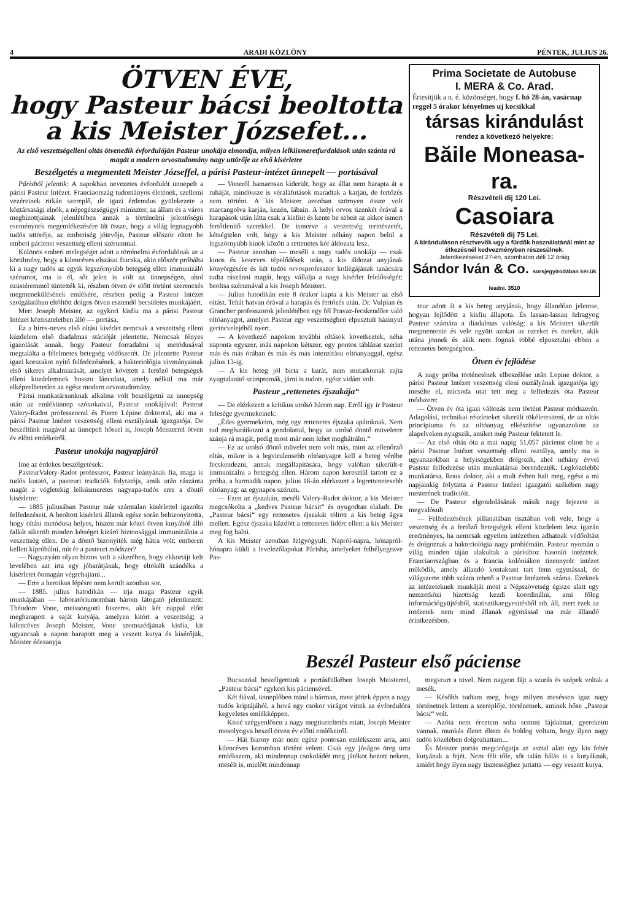4 ARADI KÖZLÖNY PÉNTEK, JULIUS 26.
ÖTVEN ÉVE,
hogy Pasteur bácsi beoltotta
a kis Meister Józsefet...
Az első veszettségelleni oltás ötvenedik évfordulóján Pasteur unokája elmondja, milyen lelkiismeretfurdalások után szánta rá magát a modern orvostudomány nagy uttörője az első kisérletre
Beszélgetés a megmentett Meister Józseffel, a párisi Pasteur-intézet ünnepelt — portásával
Párisból jelentik: A napokban nevezetes évfordulót ünnepelt a párisi Pasteur Intézet. Franciaország tudományos életének, szellemi vezéreinek ritkán szereplő, de igazi érdemdus gyülekezete a köztársasági elnök, a népegészségügyi miniszter, az állam és a város megbizottjainak jelenlétében annak a történelmi jelentőségü eseménynek megemlékezésére ült össze, hogy a világ legnagyobb tudós uttörője, az emberiség jótevője, Pasteur először oltott be emberi pácienst veszettség elleni szérummal.
Különös emberi melegséget adott a történelmi évfordulónak az a körülmény, hogy a kilencéves elszászi fiucska, akin először próbálta ki a nagy tudós az egyik legszörnyübb betegség ellen immunizáló szérumot, ma is él, sőt jelen is volt az ünnepségen, ahol ezüstéremmel tüntették ki, részben ötven év előtt történt szerencsés megmenekülésének emlékére, részben pedig a Pasteur Intézet szolgálatában eltöltött dolgos ötven esztendő becsületes munkájáért.
Mert Joseph Meister, az egykori kisfiu ma a párisi Pasteur Intézet köztiszteletben álló — portása.
Ez a hires-neves első oltási kisérlet nemcsak a veszettség elleni küzdelem első diadalmas stációját jelentette. Nemcsak fényes igazolását annak, hogy Pasteur forradalmi uj metódusával megtalálta a félelmetes betegség védőszerét. De jelentette Pasteur igazi korszakot nyitó felfedezésének, a bakteriológia vivmányainak első sikeres alkalmazását, amelyet követett a fertőző betegségek elleni küzdelemnek hosszu láncolata, amely nélkül ma már elképzelhetetlen az egész modern orvostudomány.
Párisi munkatársunknak alkalma volt beszélgetni az ünnepség után az emlékünnep szónokaival, Pasteur unokájával: Pasteur Valery-Radot professzorral és Pierre Lépine doktorral, aki ma a párisi Pasteur Intézet veszettség elleni osztályának igazgatója. De beszéltünk magával az ünnepelt hőssel is, Joseph Meisterrel ötven év előtti emlékeiről.
Pasteur unokája nagyapjáról
Ime az érdekes beszélgetések:
PasteurValery-Radot professzor, Pasteur leányának fia, maga is tudós kutató, a pasteuri tradiciók folytatója, amik után rászánta magát a végletekig lelkiismeretes nagyapa-tudós erre a döntő kisérletre:
— 1885 juliusában Pasteur már számtalan kisérlettel igazolta felfedezéseit. A beoltott kisérleti állatok egész során bebizonyitotta, hogy oltási metódusa helyes, hiszen már közel ötven kutyából álló falkát sikerült minden kétséget kizáró biztonsággal immunizálnia a veszettség ellen. De a döntő bizonyiték még hátra volt: emberen kellett kipróbálni, mit ér a pasteuri módszer?
— Nagyatyám olyan biztos volt a sikerében, hogy ekkortájt kelt levelében azt irta egy jóbarátjának, hogy eltökélt szándéka a kisérletet önmagán végrehajtani...
— Erre a heroikus lépésre nem került azonban sor.
— 1885. julius hatodikán — irja maga Pasteur egyik munkájában — laboratóriumomban három látogató jelentkezett: Théodore Vone, meissongotti füszeres, akit két nappal előtt megharapott a saját kutyája, amelyen kitört a veszettség; a kilencéves Joseph Meister, Vone szomszédjának kisfia, kit ugyancsak a napon harapott meg a veszett kutya és kisérőjük, Meister édesanyja
— Voneről hamarosan kiderült, hogy az állat nem harapta át a ruháját, mindössze is véraláfutások maradtak a karján, de fertőzés nem történt. A kis Meister azonban szörnyen össze volt marcangolva karján, kezén, lábain. A helyi orvos tizenkét órával a harapások után látta csak a kisfiut és kente be sebeit az akkor ismert fertőtlenitő szerekkel. De ismerve a veszettség természetét, kétségtelen volt, hogy a kis Meister néhány napon belül a legszörnyübb kinok között a rettenetes kór áldozata lesz.
— Pasteur azonban — meséli a nagy tudós unokája — csak kinos és keserves tépelődések után, a kis áldozat anyjának könyörgésére és két tudós orvosprofesszor kollégájának tanácsára tudta rászánni magát, hogy vállalja a nagy kisérlet felelősségét: beoltsa szérumával a kis Joseph Meistert.
— Julius hatodikán este 8 órakor kapta a kis Meister az első oltást. Tehát hatvan órával a harapás és fertőzés után. Dr. Vulpian és Grancher professzorok jelenlétében egy fél Pravaz-fecskendőre való oltóanyagot, amelyet Pasteur egy veszettségben elpusztult házinyul gerincvelejéből nyert.
— A következő napokon további oltások következtek, néha naponta egyszer, más napokon kétszer, egy pontos táblázat szerint más és más órában és más és más intenzitásu oltóanyaggal, egész julius 13-ig.
— A kis beteg jól birta a kurát, nem mutatkoztak rajta nyugtalanitó szimptomák, járni is tudott, egész vidám volt.
Pasteur „rettenetes éjszakája“
— De elérkezett a kritikus utolsó három nap. Erről igy ir Pasteur felesége gyermekeinek:
„Édes gyermekeim, még egy rettenetes éjszaka apátoknak. Nem tud megbarátkozni a gondolattal, hogy az utolsó döntő müveletre szánja rá magát, pedig most már nem lehet meghátrálni.“
— Ez az utolsó döntő müvelet nem volt más, mint az ellenőrző oltás, mikor is a legvirulensebb oltóanyagot kell a beteg vérébe fecskendezni, annak megállapitására, hogy valóban sikerült-e immunizálni a betegség ellen. Három napon keresztül tartott ez a próba, a harmadik napon, julius 16-án elérkezett a legrettenetesebb oltóanyag: az egynapos szérum.
— Ezen az éjszakán, meséli Valery-Radot doktor, a kis Meister megcsókolta a „kedves Pasteur bácsit“ és nyugodtan elaludt. De „Pasteur bácsi“ egy rettenetes éjszakát töltött a kis beteg ágya mellett. Egész éjszaka küzdött a rettenetes lidérc ellen: a kis Meister meg fog halni.
A kis Meister azonban felgyógyult. Napról-napra, hónapról-hónapra küldi a levelezőlapokat Párisba, amelyeket felbélyegezve Pas-
Prima Societate de Autobuse
I. MERA & Co. Arad.
Értesitjük a n. é. közönséget, hogy f. hó 28-án, vasárnap reggel 5 órakor kényelmes uj kocsikkal
társas kirándulást
rendez a következő helyekre:
Băile Moneasa-ra.
Részvételi dij 120 Lei.
Casoiara
Részvételi dij 75 Lei.
A kiránduláson résztvevők ugy a fürdők használatánál mint az étkezésnél kedvezményben részesülnek.
Jelentkezéseket 27-én, szombaton déli 12 óráig
Sándor Iván & Co. sorsjegyirodában kér.ük leadni. 3510
teur adott át a kis beteg anyjának, hogy állandóan jelentse, hogyan fejlődött a kisfiu állapota. És lassan-lassan felragyog Pasteur számára a diadalmas valóság: a kis Meistert sikerült megmentenie és vele együtt azokat az ezreket és ezreket, akik utána jönnek és akik nem fognak többé elpusztulni ebben a rettenetes betegségben.
Ötven év fejlődése
A nagy próba történetének elbeszélése után Lepine doktor, a párisi Pasteur Intézet veszettség eleni osztályának igazgatója igy mesélte el, micsoda utat tett meg a felfedezés óta Pasteur módszere:
— Ötven év óta igazi változás nem történt Pasteur módszerén. Adagolási, technikai részleteket sikerült tökéletesiteni, de az oltás principiuma és az oltóanyag elkészitése ugyanazokon az alapelveken nyugszik, amiket még Pasteur fektetett le.
— Az első oltás óta a mai napig 51.057 pácienst oltott be a párisi Pasteur Intézet veszettség elleni osztálya, amely ma is ugyanazokban a helyiségekben dolgozik, ahol néhány évvel Pasteur felfedezése után munkatársai berendezték. Legközelebbi munkatársa, Roux doktor, aki a mult évben halt meg, egész a mi napjainkig folytatta a Pasteur Intézet igazgatói székében nagy mesterének tradicióit.
— De Pasteur elgondolásának másik nagy fejezete is megvalósult
— Felfedezésének pillanatában tisztában volt vele, hogy a veszettség és a fertőző betegségek elleni küzdelem lesz igazán eredményes, ha nemcsak egyetlen intézetben adhatnak védőoltást és dolgoznak a bakteriológia nagy problémáin. Pasteur nyomán a világ minden táján alakultak a párisihoz hasonló intézetek. Franciaországban és a francia kolóniákon tizennyolc intézet müködik, amely állandó kontaktust tart fenn egymással, de világszerte több százra tehető a Pasteur Intézetek száma. Ezeknek az intézeteknek munkáját most a Népszövetség égisze alatt egy nemzetközi bizottság kezdi koordinálni, ami főleg információgyüjtésből, statisztikaegyesitésből stb. áll, mert ezek az intézetek nem mind állanak egymással ma már állandó érintkezésben.
Beszél Pasteur első páciense
Bucsuzóul beszélgettünk a portásfülkében Joseph Meisterrel, „Pasteur bácsi“ egykori kis páciensével.
Két fiával, ünneplőben mind a hárman, most jöttek éppen a nagy tudós kriptájából, a hová egy csokor virágot vittek az évfordulóra kegyeletes emlékképpen.
Kissé szégyenlősen a nagy megtiszteltetés miatt, Joseph Meister mosolyogva beszél ötven év előtti emlékeiről.
— Hát bizony már nem egész pontosan emlékszem arra, ami kilencéves koromban történt velem. Csak egy jóságos öreg urra emlékszem, aki mindennap csokoládét meg játékot hozott nekem, mesélt is, mielőtt mindennap
megszurt a tüvel. Nem nagyon fájt a szurás és szépek voltak a mesék.
— Később tudtam meg, hogy milyen meséssen igaz nagy történetnek lettem a szereplője, történetnek, aminek hőse „Pasteur bácsi“ volt.
— Azóta nem éreztem soha semmi fájdalmat, gyerekeim vannak, munkás életet éltem és boldog voltam, hogy ilyen nagy tudós közelében dolgozhattam...
És Meister portás megcirógatja az asztal alatt egy kis fehér kutyának a fejét. Nem félt tőle, sőt talán hálás is a kutyáknak, amiért hogy ilyen nagy tisztességhez juttatta — egy veszett kutya.